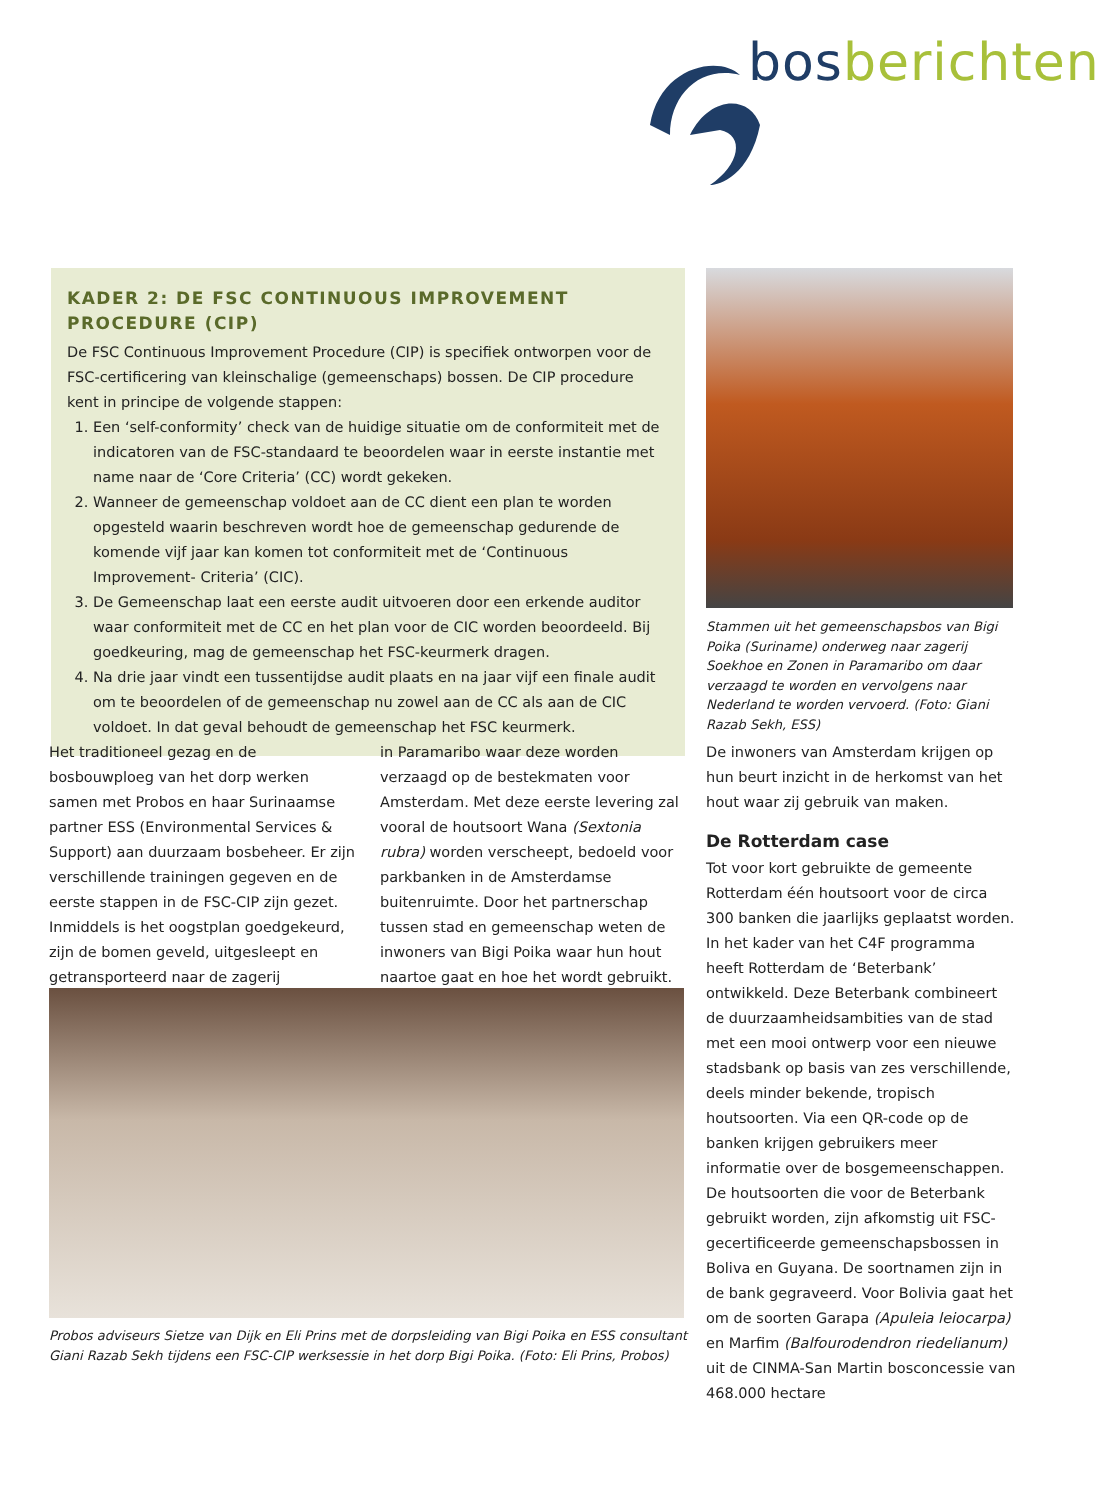bos berichten
KADER 2: DE FSC CONTINUOUS IMPROVEMENT PROCEDURE (CIP)
De FSC Continuous Improvement Procedure (CIP) is specifiek ontworpen voor de FSC-certificering van kleinschalige (gemeenschaps) bossen. De CIP procedure kent in principe de volgende stappen:
1. Een ‘self-conformity’ check van de huidige situatie om de conformiteit met de indicatoren van de FSC-standaard te beoordelen waar in eerste instantie met name naar de ‘Core Criteria’ (CC) wordt gekeken.
2. Wanneer de gemeenschap voldoet aan de CC dient een plan te worden opgesteld waarin beschreven wordt hoe de gemeenschap gedurende de komende vijf jaar kan komen tot conformiteit met de ‘Continuous Improvement- Criteria’ (CIC).
3. De Gemeenschap laat een eerste audit uitvoeren door een erkende auditor waar conformiteit met de CC en het plan voor de CIC worden beoordeeld. Bij goedkeuring, mag de gemeenschap het FSC-keurmerk dragen.
4. Na drie jaar vindt een tussentijdse audit plaats en na jaar vijf een finale audit om te beoordelen of de gemeenschap nu zowel aan de CC als aan de CIC voldoet. In dat geval behoudt de gemeenschap het FSC keurmerk.
Stammen uit het gemeenschapsbos van Bigi Poika (Suriname) onderweg naar zagerij Soekhoe en Zonen in Paramaribo om daar verzaagd te worden en vervolgens naar Nederland te worden vervoerd. (Foto: Giani Razab Sekh, ESS)
Het traditioneel gezag en de bosbouwploeg van het dorp werken samen met Probos en haar Surinaamse partner ESS (Environ­mental Services & Support) aan duurzaam bosbeheer. Er zijn verschillende trainingen gegeven en de eerste stappen in de FSC-CIP zijn gezet. Inmiddels is het oogstplan goedgekeurd, zijn de bomen geveld, uitge­sleept en getransporteerd naar de zagerij
in Paramaribo waar deze worden verzaagd op de bestekmaten voor Amsterdam. Met deze eerste levering zal vooral de houtsoort Wana (Sextonia rubra) worden verscheept, bedoeld voor parkbanken in de Amster­damse buitenruimte. Door het partnerschap tussen stad en gemeenschap weten de inwoners van Bigi Poika waar hun hout naartoe gaat en hoe het wordt gebruikt.
De inwoners van Amsterdam krijgen op hun beurt inzicht in de herkomst van het hout waar zij gebruik van maken.
De Rotterdam case
Tot voor kort gebruikte de gemeente Rotterdam één houtsoort voor de circa 300 banken die jaarlijks geplaatst worden. In het kader van het C4F programma heeft Rotterdam de ‘Beterbank’ ontwikkeld. Deze Beterbank combineert de duurzaamheids­ambities van de stad met een mooi ontwerp voor een nieuwe stadsbank op basis van zes verschillende, deels minder bekende, tro­pisch houtsoorten. Via een QR-code op de banken krijgen gebruikers meer informatie over de bosgemeenschappen. De houtsoor­ten die voor de Beterbank gebruikt wor­den, zijn afkomstig uit FSC-gecertificeerde gemeenschapsbossen in Boliva en Guyana. De soortnamen zijn in de bank gegraveerd. Voor Bolivia gaat het om de soorten Garapa (Apuleia leiocarpa) en Marfim (Balfouro­dendron riedelianum) uit de CINMA-San Martin bosconcessie van 468.000 hectare
Probos adviseurs Sietze van Dijk en Eli Prins met de dorpsleiding van Bigi Poika en ESS consultant Giani Razab Sekh tijdens een FSC-CIP werksessie in het dorp Bigi Poika. (Foto: Eli Prins, Probos)